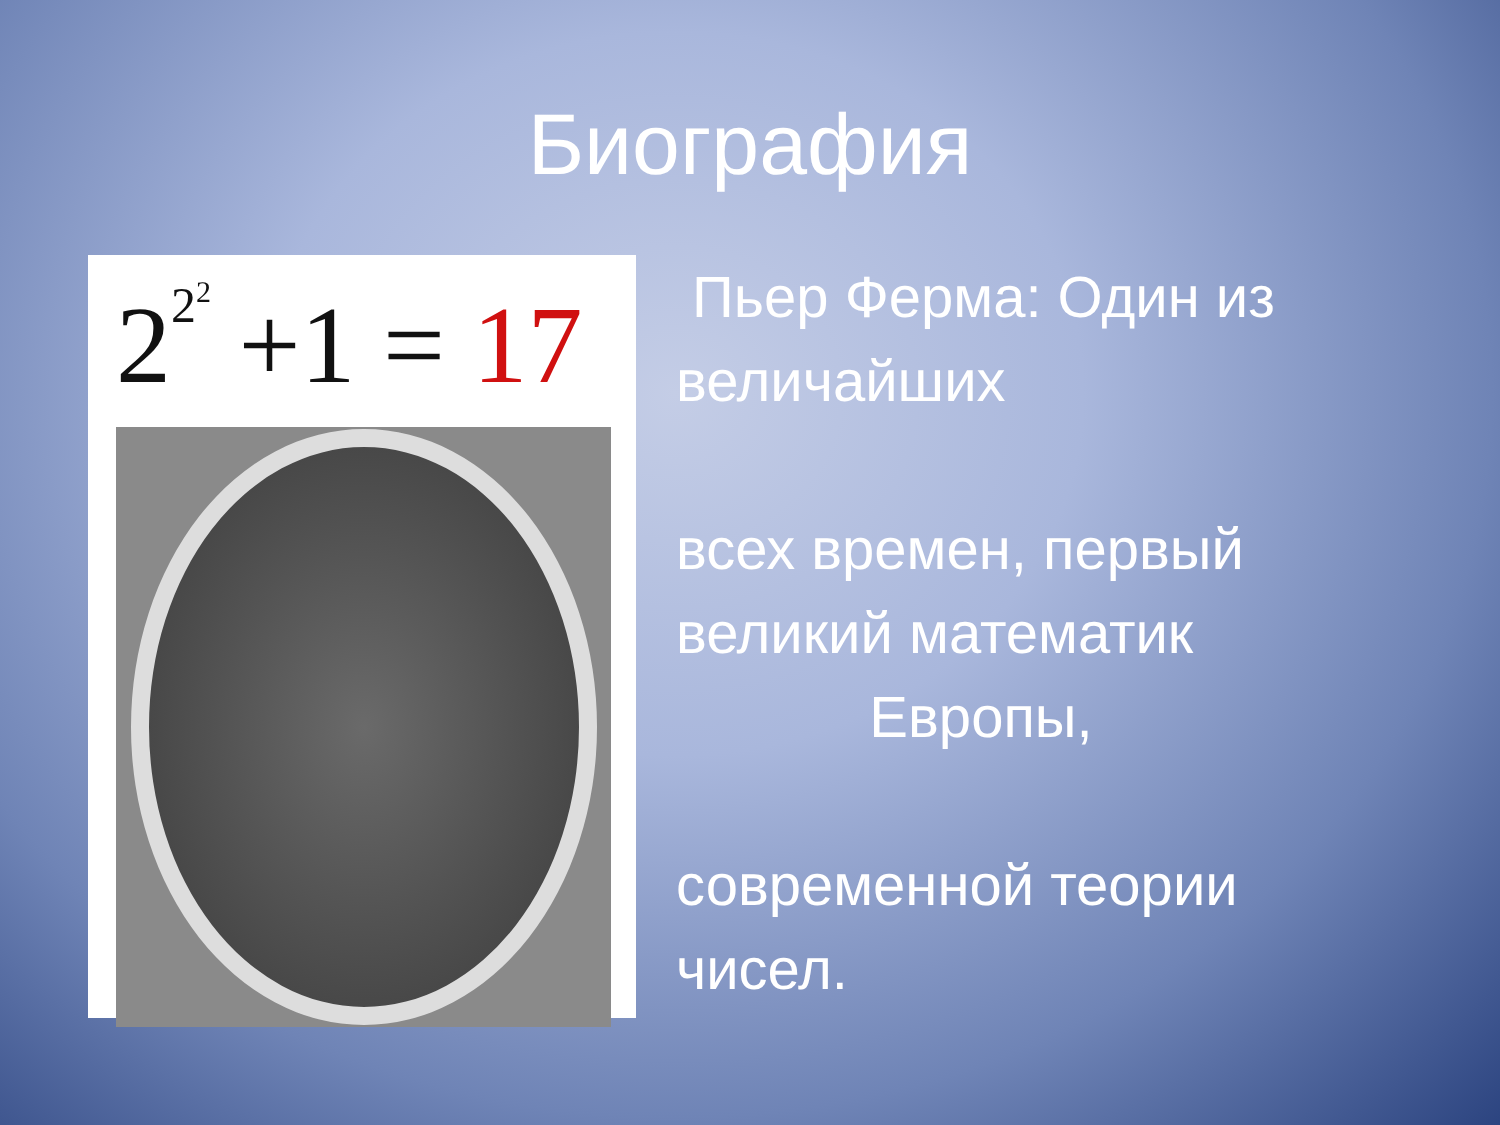Биография
2<sup>2<sup>2</sup></sup> +1 = 17
Пьер Ферма: Один из величайших
всех времен, первый
великий математик
Европы,
современной теории
чисел.